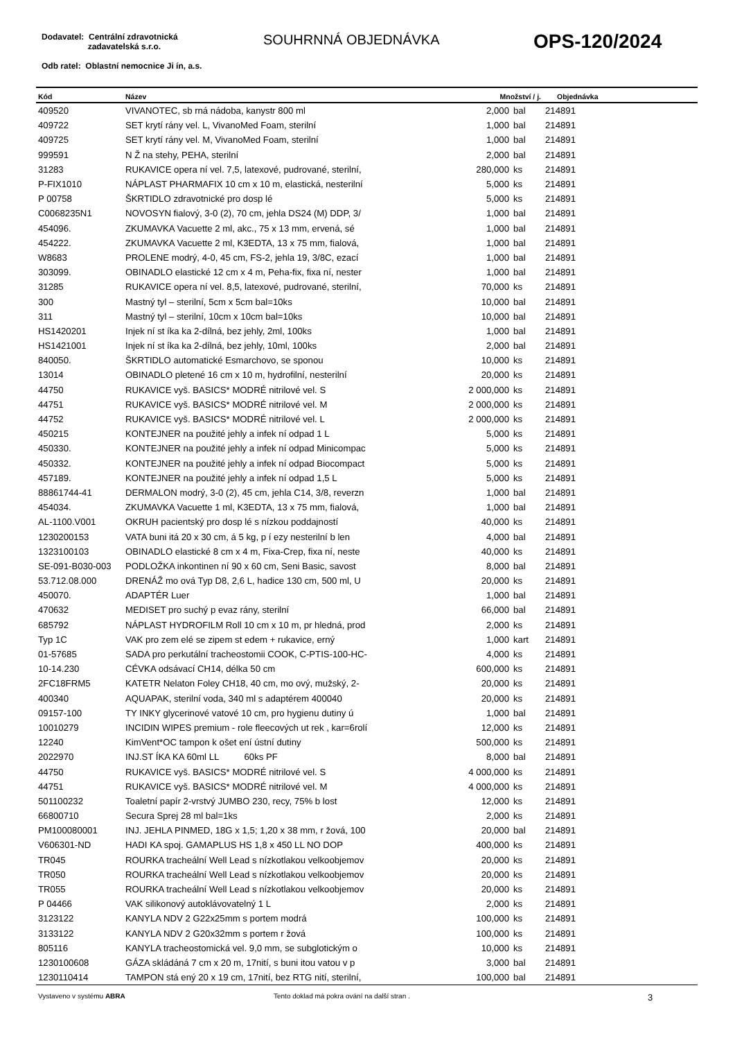Dodavatel: Centrální zdravotnická
zadavatelská s.r.o.
Odb ratel: Oblastní nemocnice Ji ín, a.s.
SOUHRNNÁ OBJEDNÁVKA OPS-120/2024
| Kód | Název | Množství / j. | | Objednávka |
| --- | --- | --- | --- | --- |
| 409520 | VIVANOTEC, sb rná nádoba, kanystr 800 ml | 2,000 | bal | 214891 |
| 409722 | SET krytí rány vel. L, VivanoMed Foam, sterilní | 1,000 | bal | 214891 |
| 409725 | SET krytí rány vel. M, VivanoMed Foam, sterilní | 1,000 | bal | 214891 |
| 999591 | N Ž na stehy, PEHA, sterilní | 2,000 | bal | 214891 |
| 31283 | RUKAVICE opera ní vel. 7,5, latexové, pudrované, sterilní, | 280,000 | ks | 214891 |
| P-FIX1010 | NÁPLAST PHARMAFIX 10 cm x 10 m, elastická, nesterilní | 5,000 | ks | 214891 |
| P 00758 | ŠKRTIDLO zdravotnické pro dosp lé | 5,000 | ks | 214891 |
| C0068235N1 | NOVOSYN fialový, 3-0 (2), 70 cm, jehla DS24 (M) DDP, 3/ | 1,000 | bal | 214891 |
| 454096. | ZKUMAVKA Vacuette 2 ml, akc., 75 x 13 mm, ervená, sé | 1,000 | bal | 214891 |
| 454222. | ZKUMAVKA Vacuette 2 ml, K3EDTA, 13 x 75 mm, fialová, | 1,000 | bal | 214891 |
| W8683 | PROLENE modrý, 4-0, 45 cm, FS-2, jehla 19, 3/8C, ezací | 1,000 | bal | 214891 |
| 303099. | OBINADLO elastické 12 cm x 4 m, Peha-fix, fixa ní, nester | 1,000 | bal | 214891 |
| 31285 | RUKAVICE opera ní vel. 8,5, latexové, pudrované, sterilní, | 70,000 | ks | 214891 |
| 300 | Mastný tyl – sterilní, 5cm x 5cm bal=10ks | 10,000 | bal | 214891 |
| 311 | Mastný tyl – sterilní, 10cm x 10cm bal=10ks | 10,000 | bal | 214891 |
| HS1420201 | Injek ní st íka ka 2-dílná, bez jehly, 2ml, 100ks | 1,000 | bal | 214891 |
| HS1421001 | Injek ní st íka ka 2-dílná, bez jehly, 10ml, 100ks | 2,000 | bal | 214891 |
| 840050. | ŠKRTIDLO automatické Esmarchovo, se sponou | 10,000 | ks | 214891 |
| 13014 | OBINADLO pletené 16 cm x 10 m, hydrofilní, nesterilní | 20,000 | ks | 214891 |
| 44750 | RUKAVICE vyš. BASICS* MODRÉ nitrilové vel. S | 2 000,000 | ks | 214891 |
| 44751 | RUKAVICE vyš. BASICS* MODRÉ nitrilové vel. M | 2 000,000 | ks | 214891 |
| 44752 | RUKAVICE vyš. BASICS* MODRÉ nitrilové vel. L | 2 000,000 | ks | 214891 |
| 450215 | KONTEJNER na použité jehly a infek ní odpad 1 L | 5,000 | ks | 214891 |
| 450330. | KONTEJNER na použité jehly a infek ní odpad Minicompac | 5,000 | ks | 214891 |
| 450332. | KONTEJNER na použité jehly a infek ní odpad Biocompact | 5,000 | ks | 214891 |
| 457189. | KONTEJNER na použité jehly a infek ní odpad 1,5 L | 5,000 | ks | 214891 |
| 88861744-41 | DERMALON modrý, 3-0 (2), 45 cm, jehla C14, 3/8, reverzn | 1,000 | bal | 214891 |
| 454034. | ZKUMAVKA Vacuette 1 ml, K3EDTA, 13 x 75 mm, fialová, | 1,000 | bal | 214891 |
| AL-1100.V001 | OKRUH pacientský pro dosp lé s nízkou poddajností | 40,000 | ks | 214891 |
| 1230200153 | VATA buni itá 20 x 30 cm, á 5 kg, p í ezy nesterilní b len | 4,000 | bal | 214891 |
| 1323100103 | OBINADLO elastické 8 cm x 4 m, Fixa-Crep, fixa ní, neste | 40,000 | ks | 214891 |
| SE-091-B030-003 | PODLOŽKA inkontinen ní 90 x 60 cm, Seni Basic, savost | 8,000 | bal | 214891 |
| 53.712.08.000 | DRENÁŽ mo ová Typ D8, 2,6 L, hadice 130 cm, 500 ml, U | 20,000 | ks | 214891 |
| 450070. | ADAPTÉR Luer | 1,000 | bal | 214891 |
| 470632 | MEDISET pro suchý p evaz rány, sterilní | 66,000 | bal | 214891 |
| 685792 | NÁPLAST HYDROFILM Roll 10 cm x 10 m, pr hledná, prod | 2,000 | ks | 214891 |
| Typ 1C | VAK pro zem elé se zipem st edem + rukavice, erný | 1,000 | kart | 214891 |
| 01-57685 | SADA pro perkutální tracheostomii COOK, C-PTIS-100-HC- | 4,000 | ks | 214891 |
| 10-14.230 | CÉVKA odsávací CH14, délka 50 cm | 600,000 | ks | 214891 |
| 2FC18FRM5 | KATETR Nelaton Foley CH18, 40 cm, mo ový, mužský, 2- | 20,000 | ks | 214891 |
| 400340 | AQUAPAK, sterilní voda, 340 ml s adaptérem 400040 | 20,000 | ks | 214891 |
| 09157-100 | TY INKY glycerinové vatové 10 cm, pro hygienu dutiny ú | 1,000 | bal | 214891 |
| 10010279 | INCIDIN WIPES premium - role fleecových ut rek , kar=6rolí | 12,000 | ks | 214891 |
| 12240 | KimVent*OC tampon k ošet ení ústní dutiny | 500,000 | ks | 214891 |
| 2022970 | INJ.ST ÍKA KA 60ml LL 60ks PF | 8,000 | bal | 214891 |
| 44750 | RUKAVICE vyš. BASICS* MODRÉ nitrilové vel. S | 4 000,000 | ks | 214891 |
| 44751 | RUKAVICE vyš. BASICS* MODRÉ nitrilové vel. M | 4 000,000 | ks | 214891 |
| 501100232 | Toaletní papír 2-vrstvý JUMBO 230, recy, 75% b lost | 12,000 | ks | 214891 |
| 66800710 | Secura Sprej 28 ml bal=1ks | 2,000 | ks | 214891 |
| PM100080001 | INJ. JEHLA PINMED, 18G x 1,5; 1,20 x 38 mm, r žová, 100 | 20,000 | bal | 214891 |
| V606301-ND | HADI KA spoj. GAMAPLUS HS 1,8 x 450 LL NO DOP | 400,000 | ks | 214891 |
| TR045 | ROURKA tracheální Well Lead s nízkotlakou velkoobjemov | 20,000 | ks | 214891 |
| TR050 | ROURKA tracheální Well Lead s nízkotlakou velkoobjemov | 20,000 | ks | 214891 |
| TR055 | ROURKA tracheální Well Lead s nízkotlakou velkoobjemov | 20,000 | ks | 214891 |
| P 04466 | VAK silikonový autoklávovatelný 1 L | 2,000 | ks | 214891 |
| 3123122 | KANYLA NDV 2 G22x25mm s portem modrá | 100,000 | ks | 214891 |
| 3133122 | KANYLA NDV 2 G20x32mm s portem r žová | 100,000 | ks | 214891 |
| 805116 | KANYLA tracheostomická vel. 9,0 mm, se subglotickým o | 10,000 | ks | 214891 |
| 1230100608 | GÁZA skládáná 7 cm x 20 m, 17nití, s buni itou vatou v p | 3,000 | bal | 214891 |
| 1230110414 | TAMPON stá ený 20 x 19 cm, 17nití, bez RTG nití, sterilní, | 100,000 | bal | 214891 |
Vystaveno v systému ABRA Tento doklad má pokra ování na další stran . 3